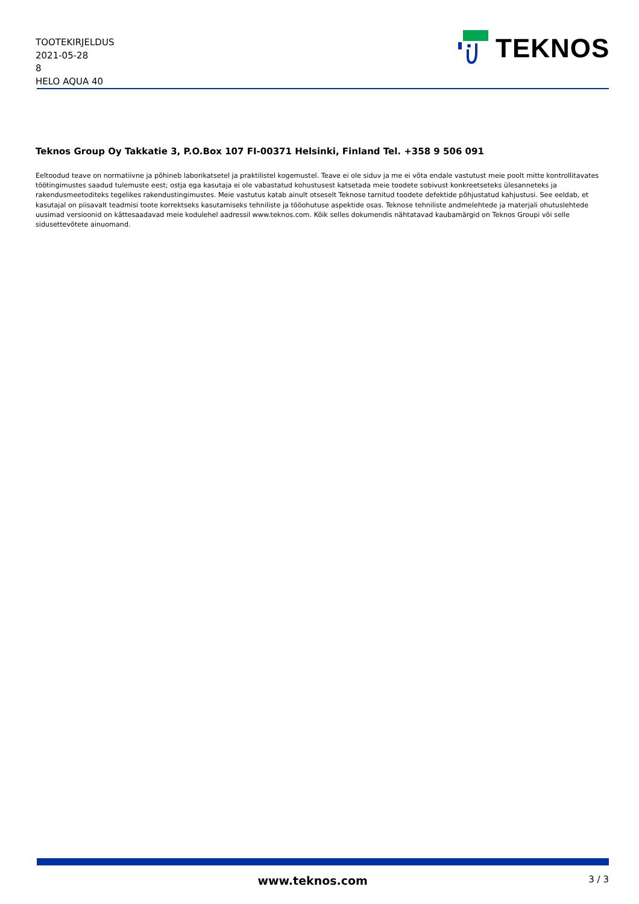TOOTEKIRJELDUS
2021-05-28
8
HELO AQUA 40
TEKNOS
Teknos Group Oy Takkatie 3, P.O.Box 107 FI-00371 Helsinki, Finland Tel. +358 9 506 091
Eeltoodud teave on normatiivne ja põhineb laborikatsetel ja praktilistel kogemustel. Teave ei ole siduv ja me ei võta endale vastutust meie poolt mitte kontrollitavates töötingimustes saadud tulemuste eest; ostja ega kasutaja ei ole vabastatud kohustusest katsetada meie toodete sobivust konkreetseteks ülesanneteks ja rakendusmeetoditeks tegelikes rakendustingimustes. Meie vastutus katab ainult otseselt Teknose tarnitud toodete defektide põhjustatud kahjustusi. See eeldab, et kasutajal on piisavalt teadmisi toote korrektseks kasutamiseks tehniliste ja tööohutuse aspektide osas. Teknose tehniliste andmelehtede ja materjali ohutuslehtede uusimad versioonid on kättesaadavad meie kodulehel aadressil www.teknos.com. Kõik selles dokumendis nähtatavad kaubamärgid on Teknos Groupi või selle sidusettevõtete ainuomand.
www.teknos.com 3 / 3